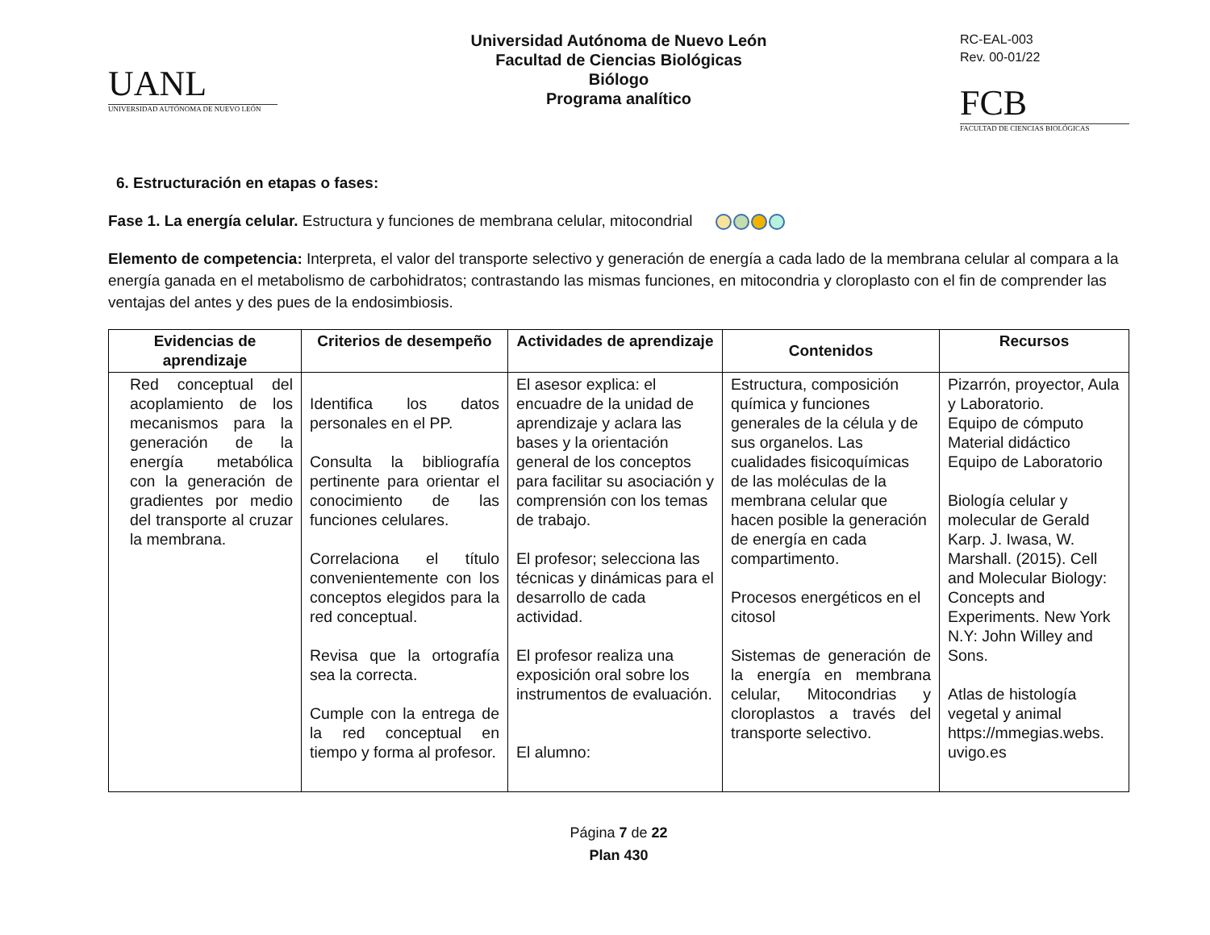UANL
UNIVERSIDAD AUTÓNOMA DE NUEVO LEÓN
Universidad Autónoma de Nuevo León
Facultad de Ciencias Biológicas
Biólogo
Programa analítico
RC-EAL-003
Rev. 00-01/22
FCB
FACULTAD DE CIENCIAS BIOLÓGICAS
6. Estructuración en etapas o fases:
Fase 1. La energía celular. Estructura y funciones de membrana celular, mitocondrial
Elemento de competencia: Interpreta, el valor del transporte selectivo y generación de energía a cada lado de la membrana celular al compara a la energía ganada en el metabolismo de carbohidratos; contrastando las mismas funciones, en mitocondria y cloroplasto con el fin de comprender las ventajas del antes y des pues de la endosimbiosis.
| Evidencias de aprendizaje | Criterios de desempeño | Actividades de aprendizaje | Contenidos | Recursos |
| --- | --- | --- | --- | --- |
| Red conceptual del acoplamiento de los mecanismos para la generación de la energía metabólica con la generación de gradientes por medio del transporte al cruzar la membrana. | Identifica los datos personales en el PP. Consulta la bibliografía pertinente para orientar el conocimiento de las funciones celulares. Correlaciona el título convenientemente con los conceptos elegidos para la red conceptual. Revisa que la ortografía sea la correcta. Cumple con la entrega de la red conceptual en tiempo y forma al profesor. | El asesor explica: el encuadre de la unidad de aprendizaje y aclara las bases y la orientación general de los conceptos para facilitar su asociación y comprensión con los temas de trabajo. El profesor; selecciona las técnicas y dinámicas para el desarrollo de cada actividad. El profesor realiza una exposición oral sobre los instrumentos de evaluación. El alumno: | Estructura, composición química y funciones generales de la célula y de sus organelos. Las cualidades fisicoquímicas de las moléculas de la membrana celular que hacen posible la generación de energía en cada compartimento. Procesos energéticos en el citosol Sistemas de generación de la energía en membrana celular, Mitocondrias y cloroplastos a través del transporte selectivo. | Pizarrón, proyector, Aula y Laboratorio. Equipo de cómputo Material didáctico Equipo de Laboratorio Biología celular y molecular de Gerald Karp. J. Iwasa, W. Marshall. (2015). Cell and Molecular Biology: Concepts and Experiments. New York N.Y: John Willey and Sons. Atlas de histología vegetal y animal https://mmegias.webs. uvigo.es |
Página 7 de 22
Plan 430